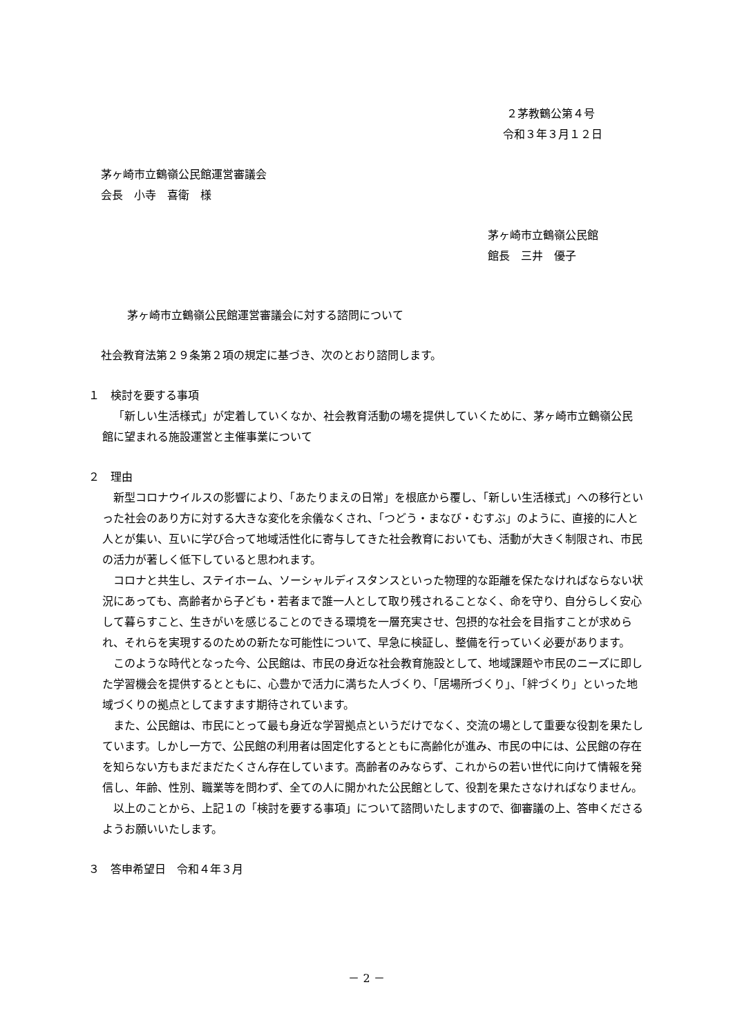２茅教鶴公第４号
令和３年３月１２日
茅ヶ崎市立鶴嶺公民館運営審議会
会長　小寺　喜衛　様
茅ヶ崎市立鶴嶺公民館
館長　三井　優子
茅ヶ崎市立鶴嶺公民館運営審議会に対する諮問について
社会教育法第２９条第２項の規定に基づき、次のとおり諮問します。
１　検討を要する事項
「新しい生活様式」が定着していくなか、社会教育活動の場を提供していくために、茅ヶ崎市立鶴嶺公民館に望まれる施設運営と主催事業について
２　理由
新型コロナウイルスの影響により、「あたりまえの日常」を根底から覆し、「新しい生活様式」への移行といった社会のあり方に対する大きな変化を余儀なくされ、「つどう・まなび・むすぶ」のように、直接的に人と人とが集い、互いに学び合って地域活性化に寄与してきた社会教育においても、活動が大きく制限され、市民の活力が著しく低下していると思われます。
コロナと共生し、ステイホーム、ソーシャルディスタンスといった物理的な距離を保たなければならない状況にあっても、高齢者から子ども・若者まで誰一人として取り残されることなく、命を守り、自分らしく安心して暮らすこと、生きがいを感じることのできる環境を一層充実させ、包摂的な社会を目指すことが求められ、それらを実現するのための新たな可能性について、早急に検証し、整備を行っていく必要があります。
このような時代となった今、公民館は、市民の身近な社会教育施設として、地域課題や市民のニーズに即した学習機会を提供するとともに、心豊かで活力に満ちた人づくり、「居場所づくり」、「絆づくり」といった地域づくりの拠点としてますます期待されています。
また、公民館は、市民にとって最も身近な学習拠点というだけでなく、交流の場として重要な役割を果たしています。しかし一方で、公民館の利用者は固定化するとともに高齢化が進み、市民の中には、公民館の存在を知らない方もまだまだたくさん存在しています。高齢者のみならず、これからの若い世代に向けて情報を発信し、年齢、性別、職業等を問わず、全ての人に開かれた公民館として、役割を果たさなければなりません。
以上のことから、上記１の「検討を要する事項」について諮問いたしますので、御審議の上、答申くださるようお願いいたします。
３　答申希望日　令和４年３月
－ 2 －